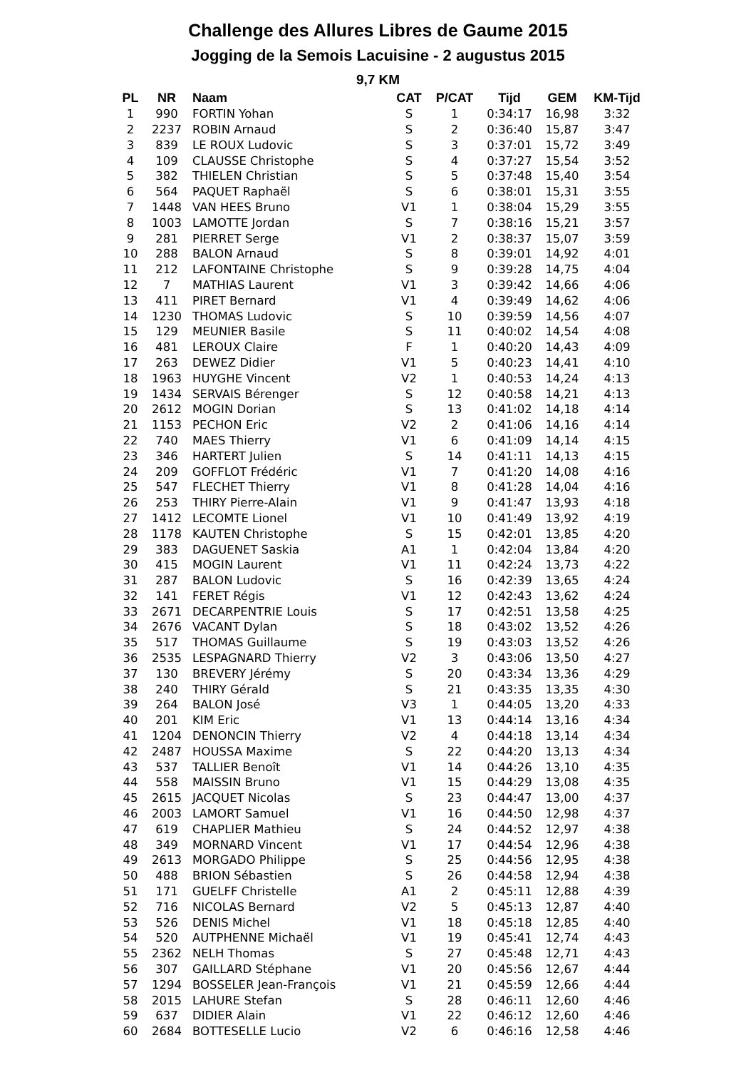Challenge des Allures Libres de Gaume 2015
Jogging de la Semois Lacuisine - 2 augustus 2015
9,7 KM
| PL | NR | Naam | CAT | P/CAT | Tijd | GEM | KM-Tijd |
| --- | --- | --- | --- | --- | --- | --- | --- |
| 1 | 990 | FORTIN Yohan | S | 1 | 0:34:17 | 16,98 | 3:32 |
| 2 | 2237 | ROBIN Arnaud | S | 2 | 0:36:40 | 15,87 | 3:47 |
| 3 | 839 | LE ROUX Ludovic | S | 3 | 0:37:01 | 15,72 | 3:49 |
| 4 | 109 | CLAUSSE Christophe | S | 4 | 0:37:27 | 15,54 | 3:52 |
| 5 | 382 | THIELEN Christian | S | 5 | 0:37:48 | 15,40 | 3:54 |
| 6 | 564 | PAQUET Raphaël | S | 6 | 0:38:01 | 15,31 | 3:55 |
| 7 | 1448 | VAN HEES Bruno | V1 | 1 | 0:38:04 | 15,29 | 3:55 |
| 8 | 1003 | LAMOTTE Jordan | S | 7 | 0:38:16 | 15,21 | 3:57 |
| 9 | 281 | PIERRET Serge | V1 | 2 | 0:38:37 | 15,07 | 3:59 |
| 10 | 288 | BALON Arnaud | S | 8 | 0:39:01 | 14,92 | 4:01 |
| 11 | 212 | LAFONTAINE Christophe | S | 9 | 0:39:28 | 14,75 | 4:04 |
| 12 | 7 | MATHIAS Laurent | V1 | 3 | 0:39:42 | 14,66 | 4:06 |
| 13 | 411 | PIRET Bernard | V1 | 4 | 0:39:49 | 14,62 | 4:06 |
| 14 | 1230 | THOMAS Ludovic | S | 10 | 0:39:59 | 14,56 | 4:07 |
| 15 | 129 | MEUNIER Basile | S | 11 | 0:40:02 | 14,54 | 4:08 |
| 16 | 481 | LEROUX Claire | F | 1 | 0:40:20 | 14,43 | 4:09 |
| 17 | 263 | DEWEZ Didier | V1 | 5 | 0:40:23 | 14,41 | 4:10 |
| 18 | 1963 | HUYGHE Vincent | V2 | 1 | 0:40:53 | 14,24 | 4:13 |
| 19 | 1434 | SERVAIS Bérenger | S | 12 | 0:40:58 | 14,21 | 4:13 |
| 20 | 2612 | MOGIN Dorian | S | 13 | 0:41:02 | 14,18 | 4:14 |
| 21 | 1153 | PECHON Eric | V2 | 2 | 0:41:06 | 14,16 | 4:14 |
| 22 | 740 | MAES Thierry | V1 | 6 | 0:41:09 | 14,14 | 4:15 |
| 23 | 346 | HARTERT Julien | S | 14 | 0:41:11 | 14,13 | 4:15 |
| 24 | 209 | GOFFLOT Frédéric | V1 | 7 | 0:41:20 | 14,08 | 4:16 |
| 25 | 547 | FLECHET Thierry | V1 | 8 | 0:41:28 | 14,04 | 4:16 |
| 26 | 253 | THIRY Pierre-Alain | V1 | 9 | 0:41:47 | 13,93 | 4:18 |
| 27 | 1412 | LECOMTE Lionel | V1 | 10 | 0:41:49 | 13,92 | 4:19 |
| 28 | 1178 | KAUTEN Christophe | S | 15 | 0:42:01 | 13,85 | 4:20 |
| 29 | 383 | DAGUENET Saskia | A1 | 1 | 0:42:04 | 13,84 | 4:20 |
| 30 | 415 | MOGIN Laurent | V1 | 11 | 0:42:24 | 13,73 | 4:22 |
| 31 | 287 | BALON Ludovic | S | 16 | 0:42:39 | 13,65 | 4:24 |
| 32 | 141 | FERET Régis | V1 | 12 | 0:42:43 | 13,62 | 4:24 |
| 33 | 2671 | DECARPENTRIE Louis | S | 17 | 0:42:51 | 13,58 | 4:25 |
| 34 | 2676 | VACANT Dylan | S | 18 | 0:43:02 | 13,52 | 4:26 |
| 35 | 517 | THOMAS Guillaume | S | 19 | 0:43:03 | 13,52 | 4:26 |
| 36 | 2535 | LESPAGNARD Thierry | V2 | 3 | 0:43:06 | 13,50 | 4:27 |
| 37 | 130 | BREVERY Jérémy | S | 20 | 0:43:34 | 13,36 | 4:29 |
| 38 | 240 | THIRY Gérald | S | 21 | 0:43:35 | 13,35 | 4:30 |
| 39 | 264 | BALON José | V3 | 1 | 0:44:05 | 13,20 | 4:33 |
| 40 | 201 | KIM Eric | V1 | 13 | 0:44:14 | 13,16 | 4:34 |
| 41 | 1204 | DENONCIN Thierry | V2 | 4 | 0:44:18 | 13,14 | 4:34 |
| 42 | 2487 | HOUSSA Maxime | S | 22 | 0:44:20 | 13,13 | 4:34 |
| 43 | 537 | TALLIER Benoît | V1 | 14 | 0:44:26 | 13,10 | 4:35 |
| 44 | 558 | MAISSIN Bruno | V1 | 15 | 0:44:29 | 13,08 | 4:35 |
| 45 | 2615 | JACQUET Nicolas | S | 23 | 0:44:47 | 13,00 | 4:37 |
| 46 | 2003 | LAMORT Samuel | V1 | 16 | 0:44:50 | 12,98 | 4:37 |
| 47 | 619 | CHAPLIER Mathieu | S | 24 | 0:44:52 | 12,97 | 4:38 |
| 48 | 349 | MORNARD Vincent | V1 | 17 | 0:44:54 | 12,96 | 4:38 |
| 49 | 2613 | MORGADO Philippe | S | 25 | 0:44:56 | 12,95 | 4:38 |
| 50 | 488 | BRION Sébastien | S | 26 | 0:44:58 | 12,94 | 4:38 |
| 51 | 171 | GUELFF Christelle | A1 | 2 | 0:45:11 | 12,88 | 4:39 |
| 52 | 716 | NICOLAS Bernard | V2 | 5 | 0:45:13 | 12,87 | 4:40 |
| 53 | 526 | DENIS Michel | V1 | 18 | 0:45:18 | 12,85 | 4:40 |
| 54 | 520 | AUTPHENNE Michaël | V1 | 19 | 0:45:41 | 12,74 | 4:43 |
| 55 | 2362 | NELH Thomas | S | 27 | 0:45:48 | 12,71 | 4:43 |
| 56 | 307 | GAILLARD Stéphane | V1 | 20 | 0:45:56 | 12,67 | 4:44 |
| 57 | 1294 | BOSSELER Jean-François | V1 | 21 | 0:45:59 | 12,66 | 4:44 |
| 58 | 2015 | LAHURE Stefan | S | 28 | 0:46:11 | 12,60 | 4:46 |
| 59 | 637 | DIDIER Alain | V1 | 22 | 0:46:12 | 12,60 | 4:46 |
| 60 | 2684 | BOTTESELLE Lucio | V2 | 6 | 0:46:16 | 12,58 | 4:46 |